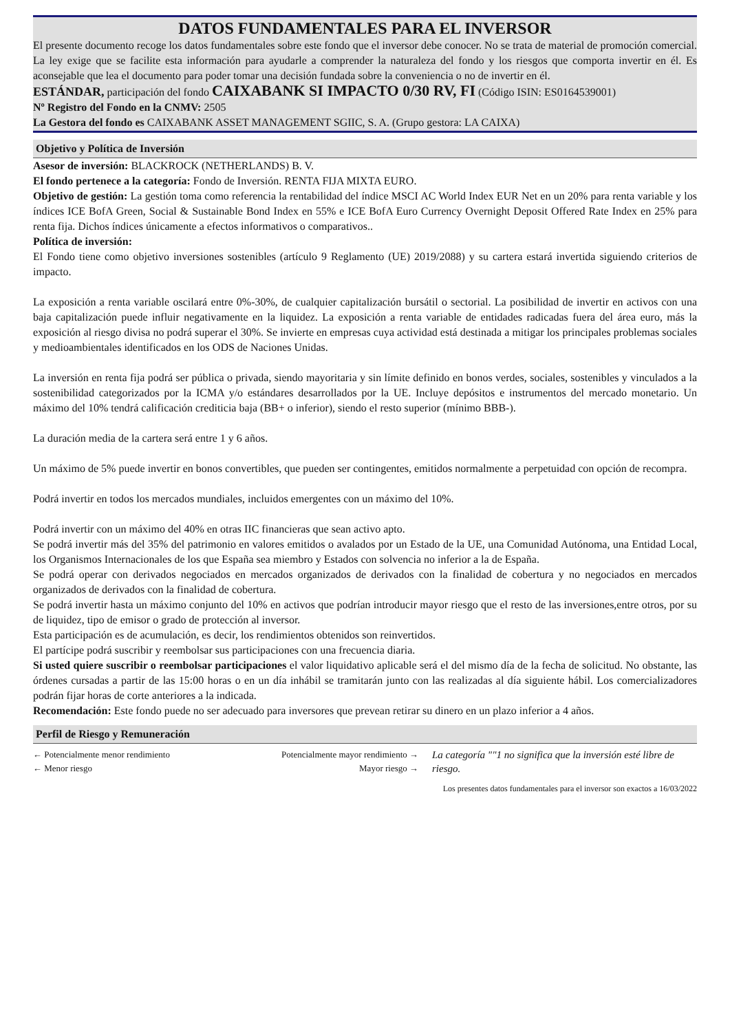DATOS FUNDAMENTALES PARA EL INVERSOR
El presente documento recoge los datos fundamentales sobre este fondo que el inversor debe conocer. No se trata de material de promoción comercial. La ley exige que se facilite esta información para ayudarle a comprender la naturaleza del fondo y los riesgos que comporta invertir en él. Es aconsejable que lea el documento para poder tomar una decisión fundada sobre la conveniencia o no de invertir en él.
ESTÁNDAR, participación del fondo CAIXABANK SI IMPACTO 0/30 RV, FI (Código ISIN: ES0164539001)
Nº Registro del Fondo en la CNMV: 2505
La Gestora del fondo es CAIXABANK ASSET MANAGEMENT SGIIC, S. A. (Grupo gestora: LA CAIXA)
Objetivo y Política de Inversión
Asesor de inversión: BLACKROCK (NETHERLANDS) B. V.
El fondo pertenece a la categoría: Fondo de Inversión. RENTA FIJA MIXTA EURO.
Objetivo de gestión: La gestión toma como referencia la rentabilidad del índice MSCI AC World Index EUR Net en un 20% para renta variable y los índices ICE BofA Green, Social & Sustainable Bond Index en 55% e ICE BofA Euro Currency Overnight Deposit Offered Rate Index en 25% para renta fija. Dichos índices únicamente a efectos informativos o comparativos..
Política de inversión:
El Fondo tiene como objetivo inversiones sostenibles (artículo 9 Reglamento (UE) 2019/2088) y su cartera estará invertida siguiendo criterios de impacto.
La exposición a renta variable oscilará entre 0%-30%, de cualquier capitalización bursátil o sectorial. La posibilidad de invertir en activos con una baja capitalización puede influir negativamente en la liquidez. La exposición a renta variable de entidades radicadas fuera del área euro, más la exposición al riesgo divisa no podrá superar el 30%. Se invierte en empresas cuya actividad está destinada a mitigar los principales problemas sociales y medioambientales identificados en los ODS de Naciones Unidas.
La inversión en renta fija podrá ser pública o privada, siendo mayoritaria y sin límite definido en bonos verdes, sociales, sostenibles y vinculados a la sostenibilidad categorizados por la ICMA y/o estándares desarrollados por la UE. Incluye depósitos e instrumentos del mercado monetario. Un máximo del 10% tendrá calificación crediticia baja (BB+ o inferior), siendo el resto superior (mínimo BBB-).
La duración media de la cartera será entre 1 y 6 años.
Un máximo de 5% puede invertir en bonos convertibles, que pueden ser contingentes, emitidos normalmente a perpetuidad con opción de recompra.
Podrá invertir en todos los mercados mundiales, incluidos emergentes con un máximo del 10%.
Podrá invertir con un máximo del 40% en otras IIC financieras que sean activo apto.
Se podrá invertir más del 35% del patrimonio en valores emitidos o avalados por un Estado de la UE, una Comunidad Autónoma, una Entidad Local, los Organismos Internacionales de los que España sea miembro y Estados con solvencia no inferior a la de España.
Se podrá operar con derivados negociados en mercados organizados de derivados con la finalidad de cobertura y no negociados en mercados organizados de derivados con la finalidad de cobertura.
Se podrá invertir hasta un máximo conjunto del 10% en activos que podrían introducir mayor riesgo que el resto de las inversiones,entre otros, por su de liquidez, tipo de emisor o grado de protección al inversor.
Esta participación es de acumulación, es decir, los rendimientos obtenidos son reinvertidos.
El partícipe podrá suscribir y reembolsar sus participaciones con una frecuencia diaria.
Si usted quiere suscribir o reembolsar participaciones el valor liquidativo aplicable será el del mismo día de la fecha de solicitud. No obstante, las órdenes cursadas a partir de las 15:00 horas o en un día inhábil se tramitarán junto con las realizadas al día siguiente hábil. Los comercializadores podrán fijar horas de corte anteriores a la indicada.
Recomendación: Este fondo puede no ser adecuado para inversores que prevean retirar su dinero en un plazo inferior a 4 años.
Perfil de Riesgo y Remuneración
← Potencialmente menor rendimiento Potencialmente mayor rendimiento →
← Menor riesgo Mayor riesgo →
La categoría ""1 no significa que la inversión esté libre de riesgo.
Los presentes datos fundamentales para el inversor son exactos a 16/03/2022